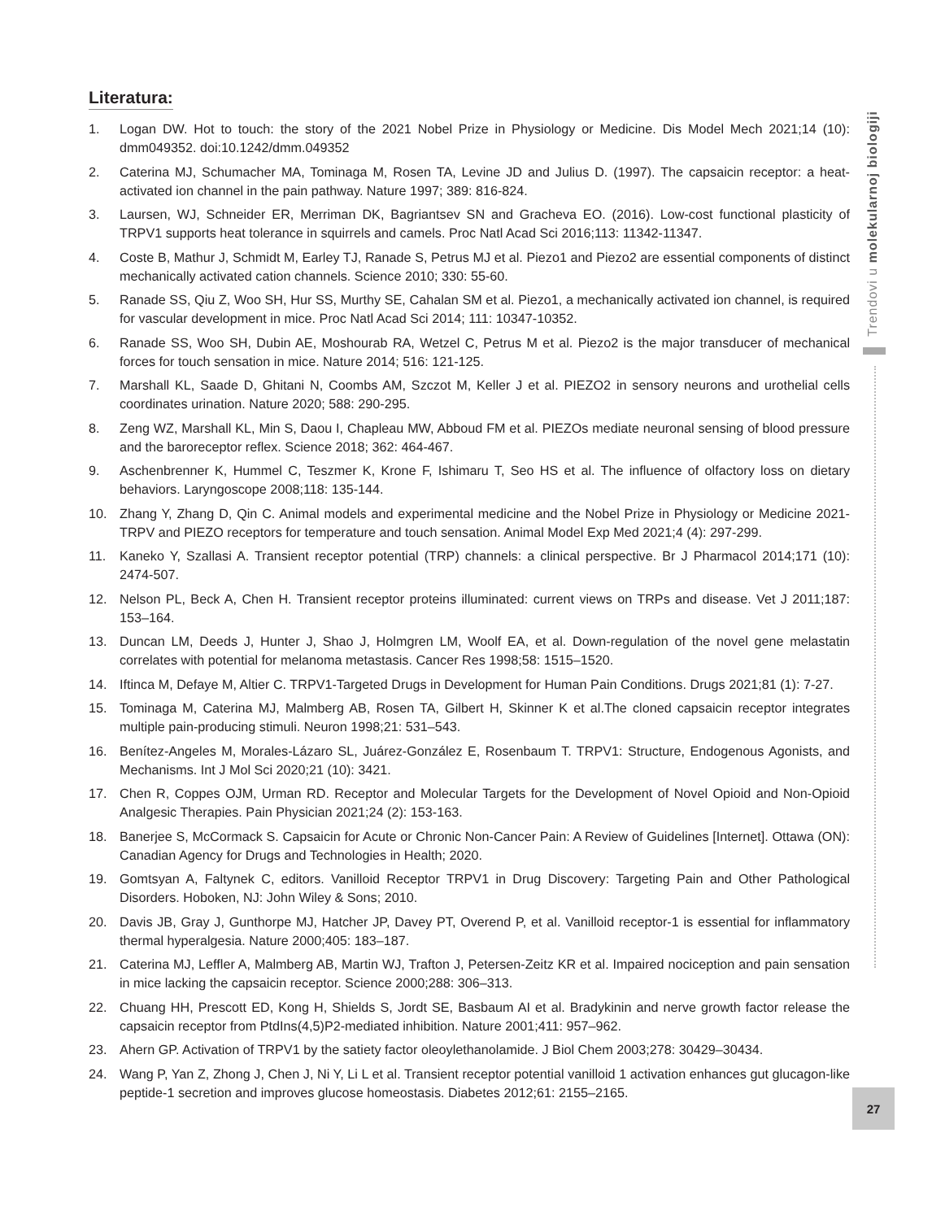Literatura:
1. Logan DW. Hot to touch: the story of the 2021 Nobel Prize in Physiology or Medicine. Dis Model Mech 2021;14 (10): dmm049352. doi:10.1242/dmm.049352
2. Caterina MJ, Schumacher MA, Tominaga M, Rosen TA, Levine JD and Julius D. (1997). The capsaicin receptor: a heat-activated ion channel in the pain pathway. Nature 1997; 389: 816-824.
3. Laursen, WJ, Schneider ER, Merriman DK, Bagriantsev SN and Gracheva EO. (2016). Low-cost functional plasticity of TRPV1 supports heat tolerance in squirrels and camels. Proc Natl Acad Sci 2016;113: 11342-11347.
4. Coste B, Mathur J, Schmidt M, Earley TJ, Ranade S, Petrus MJ et al. Piezo1 and Piezo2 are essential components of distinct mechanically activated cation channels. Science 2010; 330: 55-60.
5. Ranade SS, Qiu Z, Woo SH, Hur SS, Murthy SE, Cahalan SM et al. Piezo1, a mechanically activated ion channel, is required for vascular development in mice. Proc Natl Acad Sci 2014; 111: 10347-10352.
6. Ranade SS, Woo SH, Dubin AE, Moshourab RA, Wetzel C, Petrus M et al. Piezo2 is the major transducer of mechanical forces for touch sensation in mice. Nature 2014; 516: 121-125.
7. Marshall KL, Saade D, Ghitani N, Coombs AM, Szczot M, Keller J et al. PIEZO2 in sensory neurons and urothelial cells coordinates urination. Nature 2020; 588: 290-295.
8. Zeng WZ, Marshall KL, Min S, Daou I, Chapleau MW, Abboud FM et al. PIEZOs mediate neuronal sensing of blood pressure and the baroreceptor reflex. Science 2018; 362: 464-467.
9. Aschenbrenner K, Hummel C, Teszmer K, Krone F, Ishimaru T, Seo HS et al. The influence of olfactory loss on dietary behaviors. Laryngoscope 2008;118: 135-144.
10. Zhang Y, Zhang D, Qin C. Animal models and experimental medicine and the Nobel Prize in Physiology or Medicine 2021-TRPV and PIEZO receptors for temperature and touch sensation. Animal Model Exp Med 2021;4 (4): 297-299.
11. Kaneko Y, Szallasi A. Transient receptor potential (TRP) channels: a clinical perspective. Br J Pharmacol 2014;171 (10): 2474-507.
12. Nelson PL, Beck A, Chen H. Transient receptor proteins illuminated: current views on TRPs and disease. Vet J 2011;187: 153–164.
13. Duncan LM, Deeds J, Hunter J, Shao J, Holmgren LM, Woolf EA, et al. Down-regulation of the novel gene melastatin correlates with potential for melanoma metastasis. Cancer Res 1998;58: 1515–1520.
14. Iftinca M, Defaye M, Altier C. TRPV1-Targeted Drugs in Development for Human Pain Conditions. Drugs 2021;81 (1): 7-27.
15. Tominaga M, Caterina MJ, Malmberg AB, Rosen TA, Gilbert H, Skinner K et al.The cloned capsaicin receptor integrates multiple pain-producing stimuli. Neuron 1998;21: 531–543.
16. Benítez-Angeles M, Morales-Lázaro SL, Juárez-González E, Rosenbaum T. TRPV1: Structure, Endogenous Agonists, and Mechanisms. Int J Mol Sci 2020;21 (10): 3421.
17. Chen R, Coppes OJM, Urman RD. Receptor and Molecular Targets for the Development of Novel Opioid and Non-Opioid Analgesic Therapies. Pain Physician 2021;24 (2): 153-163.
18. Banerjee S, McCormack S. Capsaicin for Acute or Chronic Non-Cancer Pain: A Review of Guidelines [Internet]. Ottawa (ON): Canadian Agency for Drugs and Technologies in Health; 2020.
19. Gomtsyan A, Faltynek C, editors. Vanilloid Receptor TRPV1 in Drug Discovery: Targeting Pain and Other Pathological Disorders. Hoboken, NJ: John Wiley & Sons; 2010.
20. Davis JB, Gray J, Gunthorpe MJ, Hatcher JP, Davey PT, Overend P, et al. Vanilloid receptor-1 is essential for inflammatory thermal hyperalgesia. Nature 2000;405: 183–187.
21. Caterina MJ, Leffler A, Malmberg AB, Martin WJ, Trafton J, Petersen-Zeitz KR et al. Impaired nociception and pain sensation in mice lacking the capsaicin receptor. Science 2000;288: 306–313.
22. Chuang HH, Prescott ED, Kong H, Shields S, Jordt SE, Basbaum AI et al. Bradykinin and nerve growth factor release the capsaicin receptor from PtdIns(4,5)P2-mediated inhibition. Nature 2001;411: 957–962.
23. Ahern GP. Activation of TRPV1 by the satiety factor oleoylethanolamide. J Biol Chem 2003;278: 30429–30434.
24. Wang P, Yan Z, Zhong J, Chen J, Ni Y, Li L et al. Transient receptor potential vanilloid 1 activation enhances gut glucagon-like peptide-1 secretion and improves glucose homeostasis. Diabetes 2012;61: 2155–2165.
Trendovi u molekularnoj biologiji
27